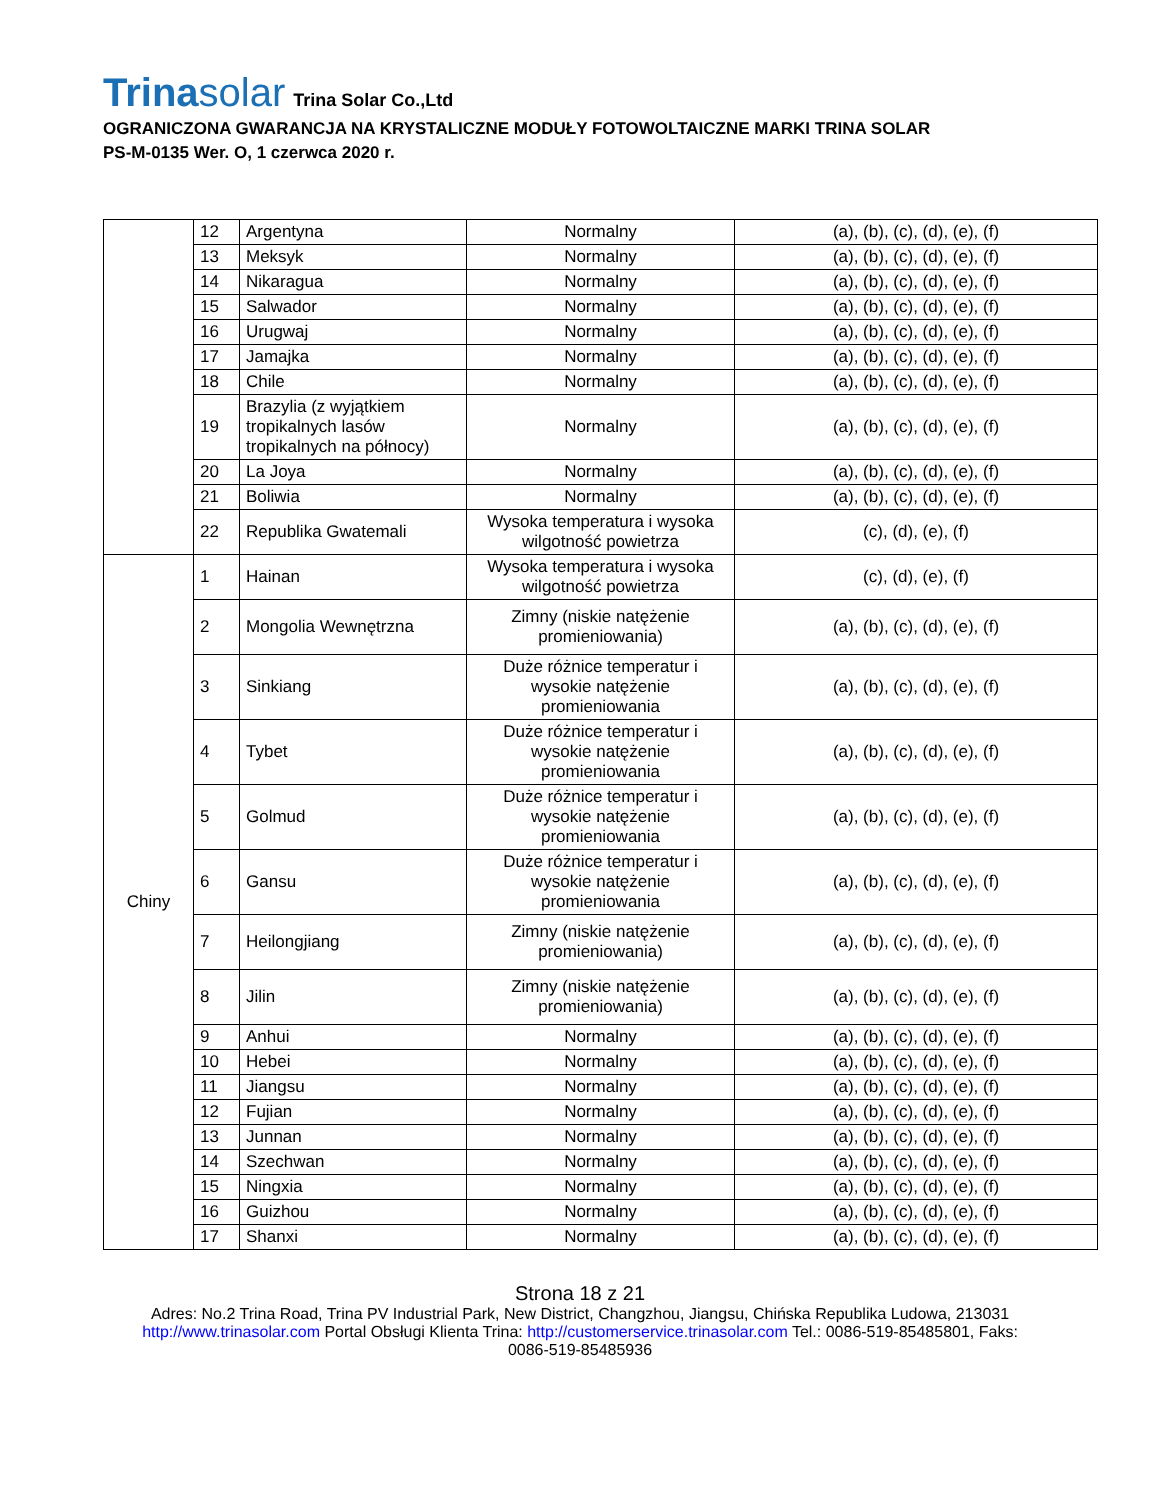Trinasolar Trina Solar Co.,Ltd
OGRANICZONA GWARANCJA NA KRYSTALICZNE MODUŁY FOTOWOLTAICZNE MARKI TRINA SOLAR
PS-M-0135 Wer. O, 1 czerwca 2020 r.
| | 12 | Argentyna | Normalny | (a), (b), (c), (d), (e), (f) |
| | 13 | Meksyk | Normalny | (a), (b), (c), (d), (e), (f) |
| | 14 | Nikaragua | Normalny | (a), (b), (c), (d), (e), (f) |
| | 15 | Salwador | Normalny | (a), (b), (c), (d), (e), (f) |
| | 16 | Urugwaj | Normalny | (a), (b), (c), (d), (e), (f) |
| | 17 | Jamajka | Normalny | (a), (b), (c), (d), (e), (f) |
| | 18 | Chile | Normalny | (a), (b), (c), (d), (e), (f) |
| | 19 | Brazylia (z wyjątkiem tropikalnych lasów tropikalnych na północy) | Normalny | (a), (b), (c), (d), (e), (f) |
| | 20 | La Joya | Normalny | (a), (b), (c), (d), (e), (f) |
| | 21 | Boliwia | Normalny | (a), (b), (c), (d), (e), (f) |
| | 22 | Republika Gwatemali | Wysoka temperatura i wysoka wilgotność powietrza | (c), (d), (e), (f) |
| Chiny | 1 | Hainan | Wysoka temperatura i wysoka wilgotność powietrza | (c), (d), (e), (f) |
| | 2 | Mongolia Wewnętrzna | Zimny (niskie natężenie promieniowania) | (a), (b), (c), (d), (e), (f) |
| | 3 | Sinkiang | Duże różnice temperatur i wysokie natężenie promieniowania | (a), (b), (c), (d), (e), (f) |
| | 4 | Tybet | Duże różnice temperatur i wysokie natężenie promieniowania | (a), (b), (c), (d), (e), (f) |
| | 5 | Golmud | Duże różnice temperatur i wysokie natężenie promieniowania | (a), (b), (c), (d), (e), (f) |
| | 6 | Gansu | Duże różnice temperatur i wysokie natężenie promieniowania | (a), (b), (c), (d), (e), (f) |
| | 7 | Heilongjiang | Zimny (niskie natężenie promieniowania) | (a), (b), (c), (d), (e), (f) |
| | 8 | Jilin | Zimny (niskie natężenie promieniowania) | (a), (b), (c), (d), (e), (f) |
| | 9 | Anhui | Normalny | (a), (b), (c), (d), (e), (f) |
| | 10 | Hebei | Normalny | (a), (b), (c), (d), (e), (f) |
| | 11 | Jiangsu | Normalny | (a), (b), (c), (d), (e), (f) |
| | 12 | Fujian | Normalny | (a), (b), (c), (d), (e), (f) |
| | 13 | Junnan | Normalny | (a), (b), (c), (d), (e), (f) |
| | 14 | Szechwan | Normalny | (a), (b), (c), (d), (e), (f) |
| | 15 | Ningxia | Normalny | (a), (b), (c), (d), (e), (f) |
| | 16 | Guizhou | Normalny | (a), (b), (c), (d), (e), (f) |
| | 17 | Shanxi | Normalny | (a), (b), (c), (d), (e), (f) |
Strona 18 z 21
Adres: No.2 Trina Road, Trina PV Industrial Park, New District, Changzhou, Jiangsu, Chińska Republika Ludowa, 213031
http://www.trinasolar.com Portal Obsługi Klienta Trina: http://customerservice.trinasolar.com Tel.: 0086-519-85485801, Faks:
0086-519-85485936